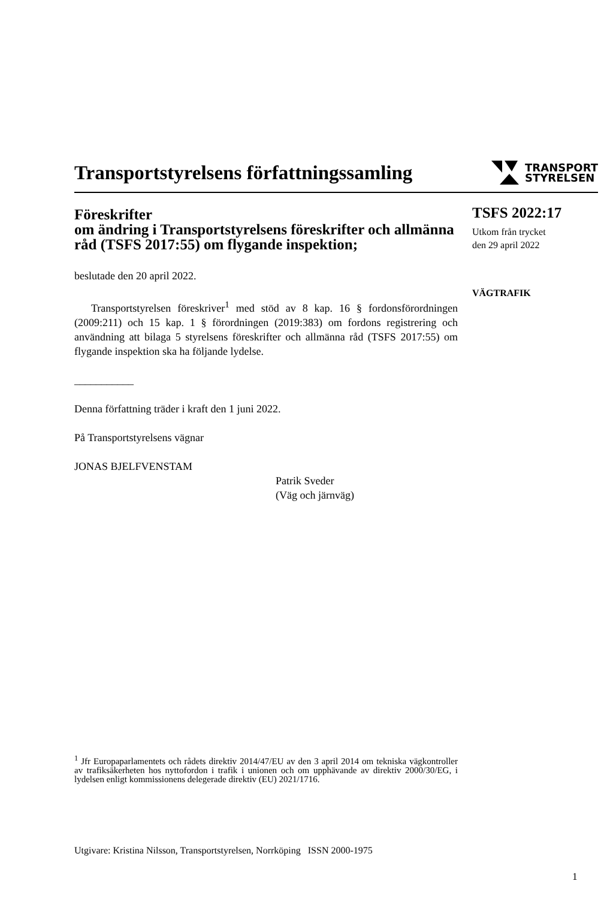Transportstyrelsens författningssamling
TRANSPORT
STYRELSEN
Föreskrifter
om ändring i Transportstyrelsens föreskrifter och allmänna råd (TSFS 2017:55) om flygande inspektion;
beslutade den 20 april 2022.
Transportstyrelsen föreskriver<sup>1</sup> med stöd av 8 kap. 16 § fordonsförordningen (2009:211) och 15 kap. 1 § förordningen (2019:383) om fordons registrering och användning att bilaga 5 styrelsens föreskrifter och allmänna råd (TSFS 2017:55) om flygande inspektion ska ha följande lydelse.
___________
Denna författning träder i kraft den 1 juni 2022.
På Transportstyrelsens vägnar
JONAS BJELFVENSTAM
Patrik Sveder
(Väg och järnväg)
TSFS 2022:17
Utkom från trycket
den 29 april 2022
VÄGTRAFIK
<sup>1</sup> Jfr Europaparlamentets och rådets direktiv 2014/47/EU av den 3 april 2014 om tekniska vägkontroller av trafiksäkerheten hos nyttofordon i trafik i unionen och om upphävande av direktiv 2000/30/EG, i lydelsen enligt kommissionens delegerade direktiv (EU) 2021/1716.
Utgivare: Kristina Nilsson, Transportstyrelsen, Norrköping ISSN 2000-1975
1